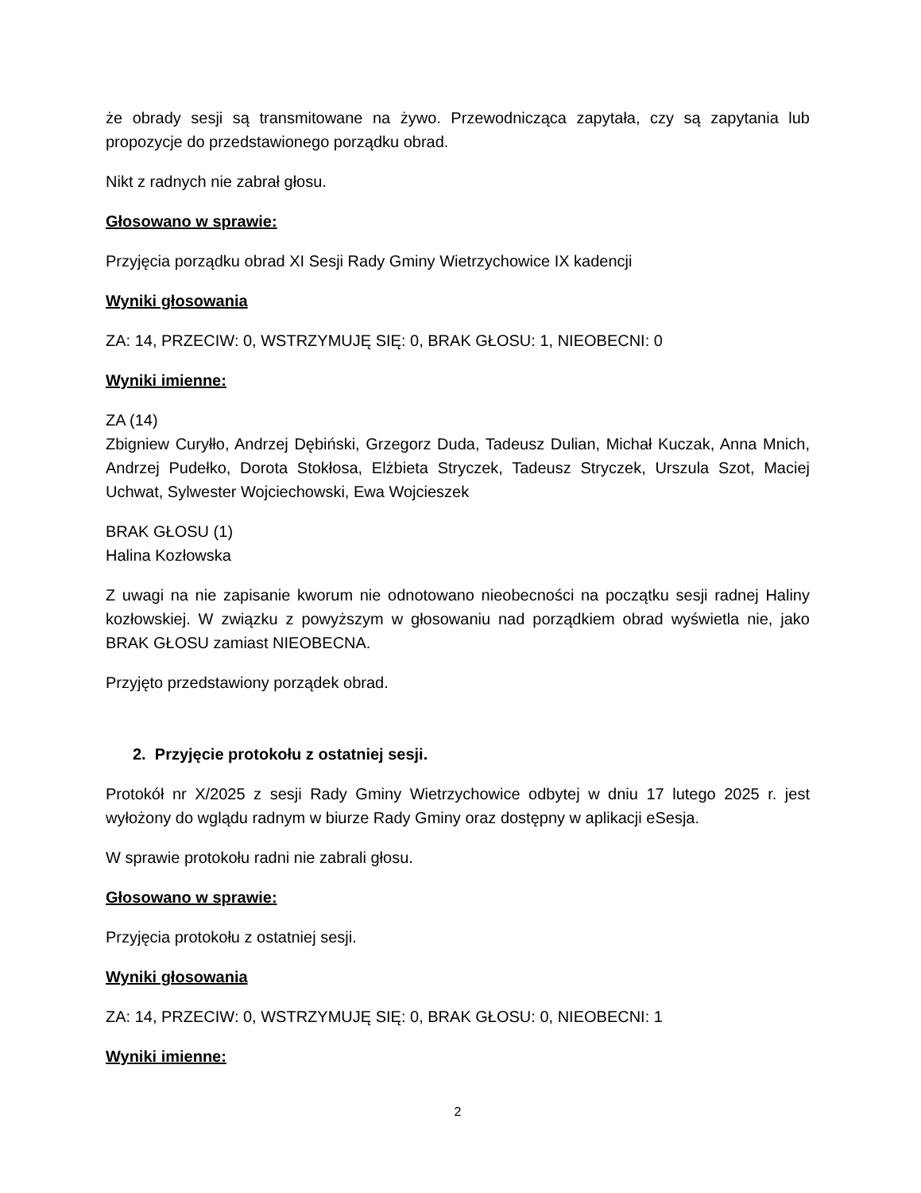że obrady sesji są transmitowane na żywo. Przewodnicząca zapytała, czy są zapytania lub propozycje do przedstawionego porządku obrad.
Nikt z radnych nie zabrał głosu.
Głosowano w sprawie:
Przyjęcia porządku obrad XI Sesji Rady Gminy Wietrzychowice IX kadencji
Wyniki głosowania
ZA: 14, PRZECIW: 0, WSTRZYMUJĘ SIĘ: 0, BRAK GŁOSU: 1, NIEOBECNI: 0
Wyniki imienne:
ZA (14)
Zbigniew Curyłło, Andrzej Dębiński, Grzegorz Duda, Tadeusz Dulian, Michał Kuczak, Anna Mnich, Andrzej Pudełko, Dorota Stokłosa, Elżbieta Stryczek, Tadeusz Stryczek, Urszula Szot, Maciej Uchwat, Sylwester Wojciechowski, Ewa Wojcieszek
BRAK GŁOSU (1)
Halina Kozłowska
Z uwagi na nie zapisanie kworum nie odnotowano nieobecności na początku sesji radnej Haliny kozłowskiej. W związku z powyższym w głosowaniu nad porządkiem obrad wyświetla nie, jako BRAK GŁOSU zamiast NIEOBECNA.
Przyjęto przedstawiony porządek obrad.
2. Przyjęcie protokołu z ostatniej sesji.
Protokół nr X/2025 z sesji Rady Gminy Wietrzychowice odbytej w dniu 17 lutego 2025 r. jest wyłożony do wglądu radnym w biurze Rady Gminy oraz dostępny w aplikacji eSesja.
W sprawie protokołu radni nie zabrali głosu.
Głosowano w sprawie:
Przyjęcia protokołu z ostatniej sesji.
Wyniki głosowania
ZA: 14, PRZECIW: 0, WSTRZYMUJĘ SIĘ: 0, BRAK GŁOSU: 0, NIEOBECNI: 1
Wyniki imienne:
2